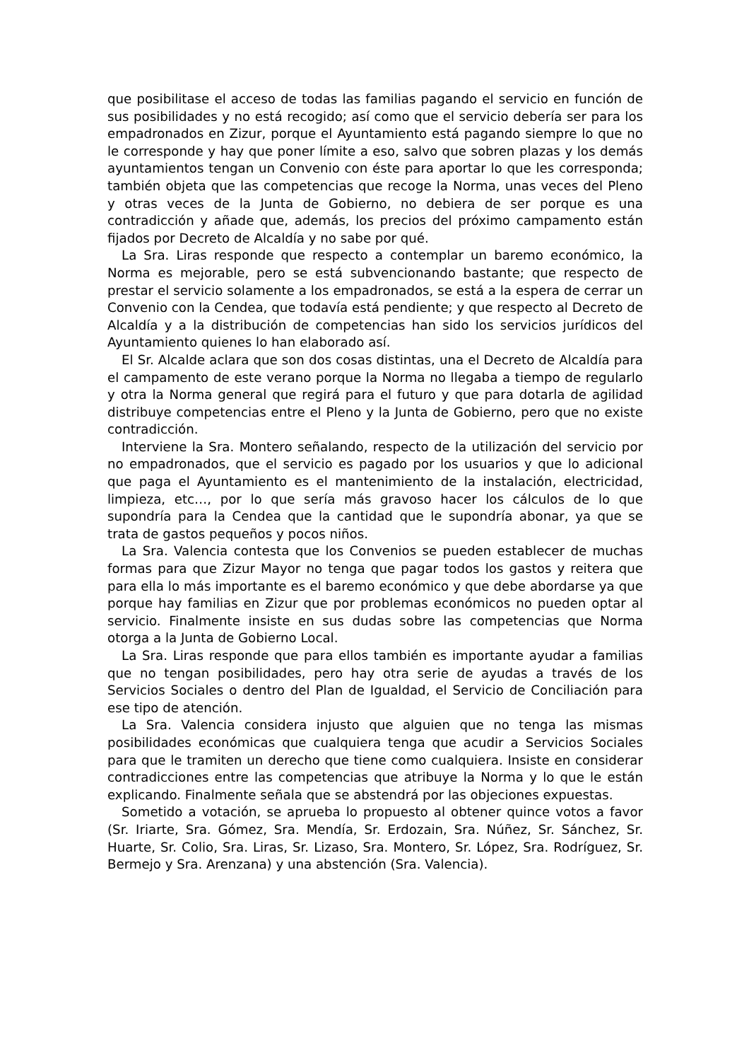que posibilitase el acceso de todas las familias pagando el servicio en función de sus posibilidades y no está recogido; así como que el servicio debería ser para los empadronados en Zizur, porque el Ayuntamiento está pagando siempre lo que no le corresponde y hay que poner límite a eso, salvo que sobren plazas y los demás ayuntamientos tengan un Convenio con éste para aportar lo que les corresponda; también objeta que las competencias que recoge la Norma, unas veces del Pleno y otras veces de la Junta de Gobierno, no debiera de ser porque es una contradicción y añade que, además, los precios del próximo campamento están fijados por Decreto de Alcaldía y no sabe por qué.
La Sra. Liras responde que respecto a contemplar un baremo económico, la Norma es mejorable, pero se está subvencionando bastante; que respecto de prestar el servicio solamente a los empadronados, se está a la espera de cerrar un Convenio con la Cendea, que todavía está pendiente; y que respecto al Decreto de Alcaldía y a la distribución de competencias han sido los servicios jurídicos del Ayuntamiento quienes lo han elaborado así.
El Sr. Alcalde aclara que son dos cosas distintas, una el Decreto de Alcaldía para el campamento de este verano porque la Norma no llegaba a tiempo de regularlo y otra la Norma general que regirá para el futuro y que para dotarla de agilidad distribuye competencias entre el Pleno y la Junta de Gobierno, pero que no existe contradicción.
Interviene la Sra. Montero señalando, respecto de la utilización del servicio por no empadronados, que el servicio es pagado por los usuarios y que lo adicional que paga el Ayuntamiento es el mantenimiento de la instalación, electricidad, limpieza, etc…, por lo que sería más gravoso hacer los cálculos de lo que supondría para la Cendea que la cantidad que le supondría abonar, ya que se trata de gastos pequeños y pocos niños.
La Sra. Valencia contesta que los Convenios se pueden establecer de muchas formas para que Zizur Mayor no tenga que pagar todos los gastos y reitera que para ella lo más importante es el baremo económico y que debe abordarse ya que porque hay familias en Zizur que por problemas económicos no pueden optar al servicio. Finalmente insiste en sus dudas sobre las competencias que Norma otorga a la Junta de Gobierno Local.
La Sra. Liras responde que para ellos también es importante ayudar a familias que no tengan posibilidades, pero hay otra serie de ayudas a través de los Servicios Sociales o dentro del Plan de Igualdad, el Servicio de Conciliación para ese tipo de atención.
La Sra. Valencia considera injusto que alguien que no tenga las mismas posibilidades económicas que cualquiera tenga que acudir a Servicios Sociales para que le tramiten un derecho que tiene como cualquiera. Insiste en considerar contradicciones entre las competencias que atribuye la Norma y lo que le están explicando. Finalmente señala que se abstendrá por las objeciones expuestas.
Sometido a votación, se aprueba lo propuesto al obtener quince votos a favor (Sr. Iriarte, Sra. Gómez, Sra. Mendía, Sr. Erdozain, Sra. Núñez, Sr. Sánchez, Sr. Huarte, Sr. Colio, Sra. Liras, Sr. Lizaso, Sra. Montero, Sr. López, Sra. Rodríguez, Sr. Bermejo y Sra. Arenzana) y una abstención (Sra. Valencia).